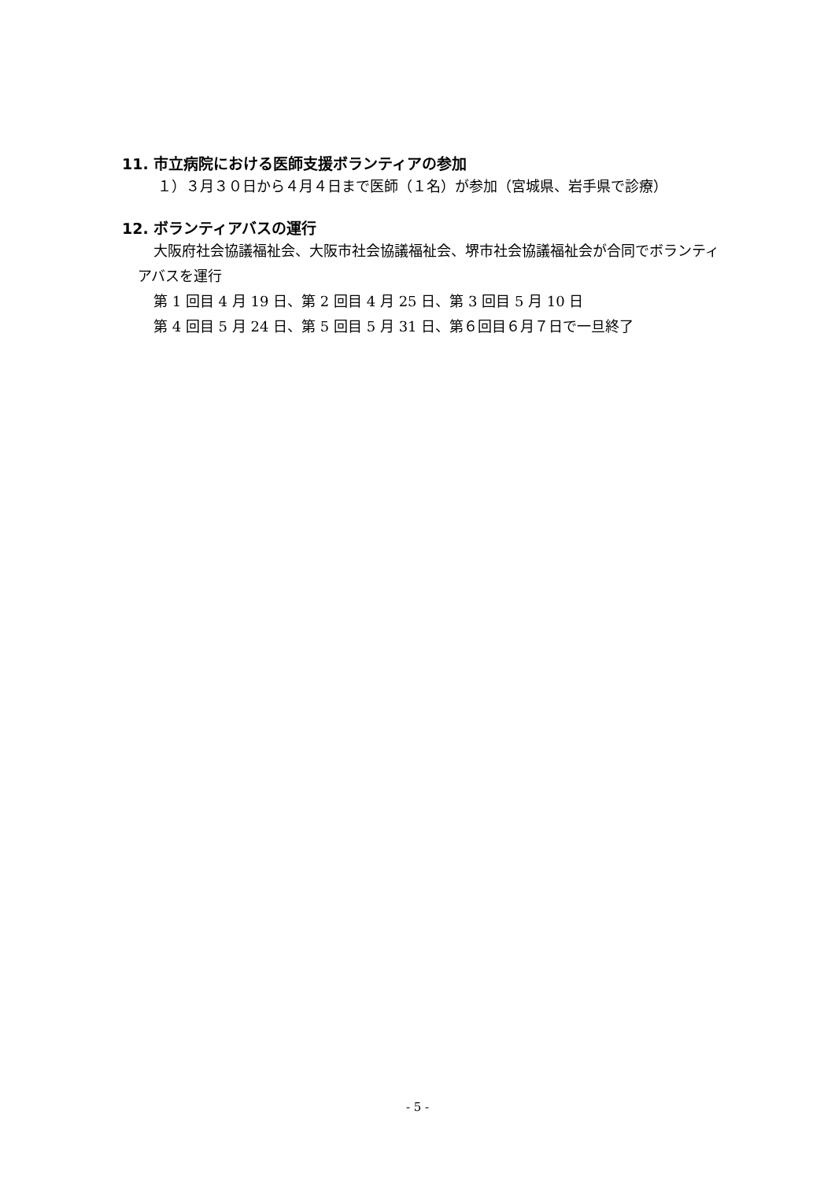11. 市立病院における医師支援ボランティアの参加
１）３月３０日から４月４日まで医師（１名）が参加（宮城県、岩手県で診療）
12. ボランティアバスの運行
大阪府社会協議福祉会、大阪市社会協議福祉会、堺市社会協議福祉会が合同でボランティアバスを運行
第 1 回目 4 月 19 日、第 2 回目 4 月 25 日、第 3 回目 5 月 10 日
第 4 回目 5 月 24 日、第 5 回目 5 月 31 日、第６回目６月７日で一旦終了
- 5 -